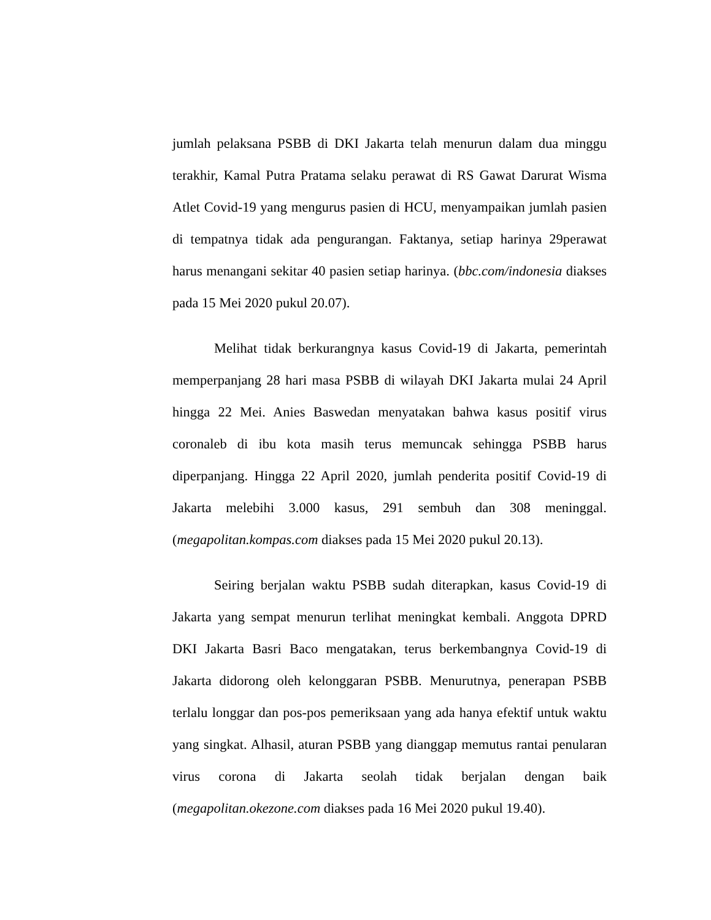jumlah pelaksana PSBB di DKI Jakarta telah menurun dalam dua minggu terakhir, Kamal Putra Pratama selaku perawat di RS Gawat Darurat Wisma Atlet Covid-19 yang mengurus pasien di HCU, menyampaikan jumlah pasien di tempatnya tidak ada pengurangan. Faktanya, setiap harinya 29perawat harus menangani sekitar 40 pasien setiap harinya. (bbc.com/indonesia diakses pada 15 Mei 2020 pukul 20.07).
Melihat tidak berkurangnya kasus Covid-19 di Jakarta, pemerintah memperpanjang 28 hari masa PSBB di wilayah DKI Jakarta mulai 24 April hingga 22 Mei. Anies Baswedan menyatakan bahwa kasus positif virus coronaleb di ibu kota masih terus memuncak sehingga PSBB harus diperpanjang. Hingga 22 April 2020, jumlah penderita positif Covid-19 di Jakarta melebihi 3.000 kasus, 291 sembuh dan 308 meninggal. (megapolitan.kompas.com diakses pada 15 Mei 2020 pukul 20.13).
Seiring berjalan waktu PSBB sudah diterapkan, kasus Covid-19 di Jakarta yang sempat menurun terlihat meningkat kembali. Anggota DPRD DKI Jakarta Basri Baco mengatakan, terus berkembangnya Covid-19 di Jakarta didorong oleh kelonggaran PSBB. Menurutnya, penerapan PSBB terlalu longgar dan pos-pos pemeriksaan yang ada hanya efektif untuk waktu yang singkat. Alhasil, aturan PSBB yang dianggap memutus rantai penularan virus corona di Jakarta seolah tidak berjalan dengan baik (megapolitan.okezone.com diakses pada 16 Mei 2020 pukul 19.40).